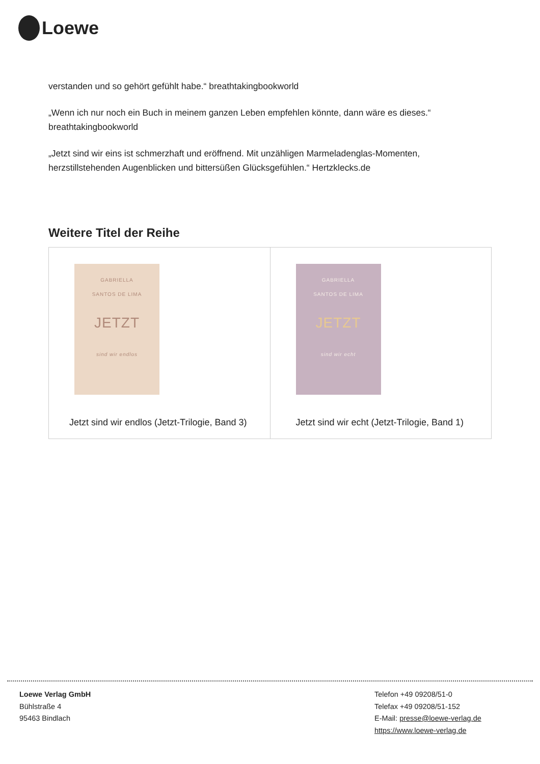Loewe
verstanden und so gehört gefühlt habe.“ breathtakingbookworld
„Wenn ich nur noch ein Buch in meinem ganzen Leben empfehlen könnte, dann wäre es dieses.“ breathtakingbookworld
„Jetzt sind wir eins ist schmerzhaft und eröffnend. Mit unzähligen Marmeladenglas-Momenten, herzstillstehenden Augenblicken und bittersüßen Glücksgefühlen.“ Hertzklecks.de
Weitere Titel der Reihe
| GABRIELLA SANTOS DE LIMA JETZT sind wir endlos Jetzt sind wir endlos (Jetzt-Trilogie, Band 3) | GABRIELLA SANTOS DE LIMA JETZT sind wir echt Jetzt sind wir echt (Jetzt-Trilogie, Band 1) |
Loewe Verlag GmbH
Bühlstraße 4
95463 Bindlach
Telefon +49 09208/51-0
Telefax +49 09208/51-152
E-Mail: presse@loewe-verlag.de
https://www.loewe-verlag.de